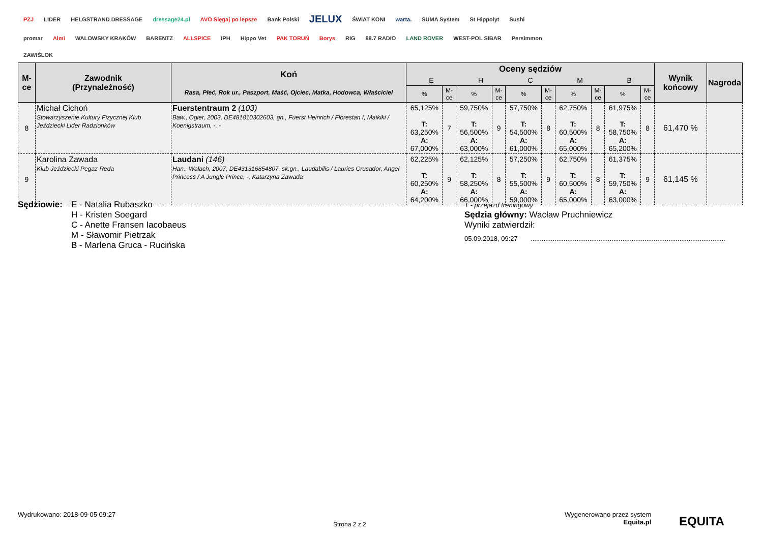PZJ LIDER HELGSTRAND DRESSAGE dressage24.pl AVO Sięgaj po lepsze Bank Polski JELUX ŚWIAT KONI warta. SUMA System St Hippolyt Sushi promar Almi WALOWSKY KRAKÓW BARENTZ ALLSPICE IPH Hippo Vet PAK TORUŃ Borys RIG 88.7 RADIO LAND ROVER WEST-POL SIBAR Persimmon ZAWIŚLOK
| M-ce | Zawodnik (Przynależność) | Koń Rasa, Płeć, Rok ur., Paszport, Maść, Ojciec, Matka, Hodowca, Właściciel | Oceny sędziów | | | | | | | | | | Wynik końcowy | Nagroda |
| --- | --- | --- | --- | --- | --- | --- | --- | --- | --- | --- | --- | --- | --- | --- |
| | | | E | | H | | C | | M | | B | | | |
| | | | % | M-ce | % | M-ce | % | M-ce | % | M-ce | % | M-ce | | |
| 8 | Michał Cichoń Stowarzyszenie Kultury Fizycznej Klub Jeździecki Lider Radzionków | Fuerstentraum 2 (103) Baw., Ogier, 2003, DE481810302603, gn., Fuerst Heinrich / Florestan I, Maikiki / Koenigstraum, -, - | 65,125% T: 63,250% A: 67,000% | 7 | 59,750% T: 56,500% A: 63,000% | 9 | 57,750% T: 54,500% A: 61,000% | 8 | 62,750% T: 60,500% A: 65,000% | 8 | 61,975% T: 58,750% A: 65,200% | 8 | 61,470 % | |
| 9 | Karolina Zawada Klub Jeździecki Pegaz Reda | Laudani (146) Han., Wałach, 2007, DE431316854807, sk.gn., Laudabilis / Lauries Crusador, Angel Princess / A Jungle Prince, -, Katarzyna Zawada | 62,225% T: 60,250% A: 64,200% | 9 | 62,125% T: 58,250% A: 66,000% | 8 | 57,250% T: 55,500% A: 59,000% | 9 | 62,750% T: 60,500% A: 65,000% | 8 | 61,375% T: 59,750% A: 63,000% | 9 | 61,145 % | |
Sędziowie:
E - Natalia Rubaszko
H - Kristen Soegard
C - Anette Fransen Iacobaeus
M - Sławomir Pietrzak
B - Marlena Gruca - Rucińska
T - przejazd treningowy
Sędzia główny: Wacław Pruchniewicz
Wyniki zatwierdził:
05.09.2018, 09:27 ..........................................................................................................
Wydrukowano: 2018-09-05 09:27
Strona 2 z 2
Wygenerowano przez system
Equita.pl
EQUITA